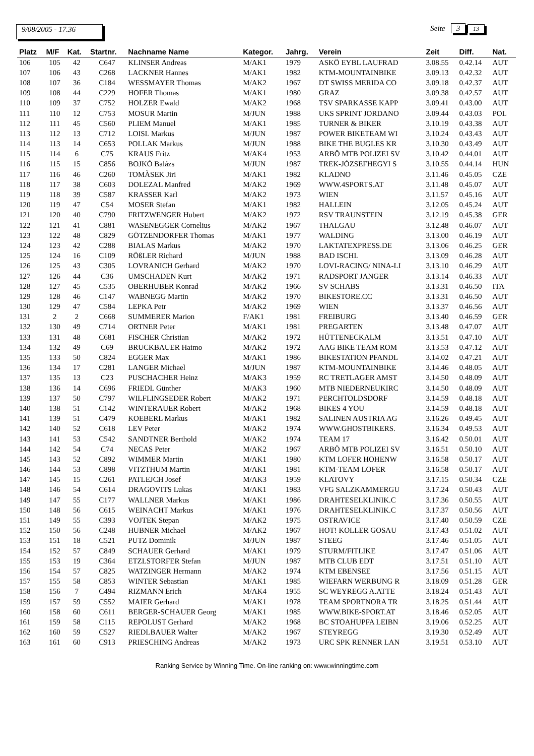9/08/2005 - 17.36 Seite 3 13
| Platz | M/F | Kat. | Startnr. | Nachname Name | Kategor. | Jahrg. | Verein | Zeit | Diff. | Nat. |
| --- | --- | --- | --- | --- | --- | --- | --- | --- | --- | --- |
| 106 | 105 | 42 | C647 | KLINSER Andreas | M/AK1 | 1979 | ASKÖ EYBL LAUFRAD | 3.08.55 | 0.42.14 | AUT |
| 107 | 106 | 43 | C268 | LACKNER Hannes | M/AK1 | 1982 | KTM-MOUNTAINBIKE | 3.09.13 | 0.42.32 | AUT |
| 108 | 107 | 36 | C184 | WESSMAYER Thomas | M/AK2 | 1967 | DT SWISS MERIDA CO | 3.09.18 | 0.42.37 | AUT |
| 109 | 108 | 44 | C229 | HOFER Thomas | M/AK1 | 1980 | GRAZ | 3.09.38 | 0.42.57 | AUT |
| 110 | 109 | 37 | C752 | HOLZER Ewald | M/AK2 | 1968 | TSV SPARKASSE KAPP | 3.09.41 | 0.43.00 | AUT |
| 111 | 110 | 12 | C753 | MOSUR Martin | M/JUN | 1988 | UKS SPRINT JORDANO | 3.09.44 | 0.43.03 | POL |
| 112 | 111 | 45 | C560 | PLIEM Manuel | M/AK1 | 1985 | TURNER & BIKER | 3.10.19 | 0.43.38 | AUT |
| 113 | 112 | 13 | C712 | LOISL Markus | M/JUN | 1987 | POWER BIKETEAM WI | 3.10.24 | 0.43.43 | AUT |
| 114 | 113 | 14 | C653 | POLLAK Markus | M/JUN | 1988 | BIKE THE BUGLES KR | 3.10.30 | 0.43.49 | AUT |
| 115 | 114 | 6 | C75 | KRAUS Fritz | M/AK4 | 1953 | ARBÖ MTB POLIZEI SV | 3.10.42 | 0.44.01 | AUT |
| 116 | 115 | 15 | C856 | BOJKÓ Balázs | M/JUN | 1987 | TREK-JÓZSEFHEGYI S | 3.10.55 | 0.44.14 | HUN |
| 117 | 116 | 46 | C260 | TOMÀSEK Jiri | M/AK1 | 1982 | KLADNO | 3.11.46 | 0.45.05 | CZE |
| 118 | 117 | 38 | C603 | DOLEZAL Manfred | M/AK2 | 1969 | WWW.4SPORTS.AT | 3.11.48 | 0.45.07 | AUT |
| 119 | 118 | 39 | C587 | KRASSER Karl | M/AK2 | 1973 | WIEN | 3.11.57 | 0.45.16 | AUT |
| 120 | 119 | 47 | C54 | MOSER Stefan | M/AK1 | 1982 | HALLEIN | 3.12.05 | 0.45.24 | AUT |
| 121 | 120 | 40 | C790 | FRITZWENGER Hubert | M/AK2 | 1972 | RSV TRAUNSTEIN | 3.12.19 | 0.45.38 | GER |
| 122 | 121 | 41 | C881 | WASENEGGER Cornelius | M/AK2 | 1967 | THALGAU | 3.12.48 | 0.46.07 | AUT |
| 123 | 122 | 48 | C829 | GÖTZENDORFER Thomas | M/AK1 | 1977 | WALDING | 3.13.00 | 0.46.19 | AUT |
| 124 | 123 | 42 | C288 | BIALAS Markus | M/AK2 | 1970 | LAKTATEXPRESS.DE | 3.13.06 | 0.46.25 | GER |
| 125 | 124 | 16 | C109 | RÖßLER Richard | M/JUN | 1988 | BAD ISCHL | 3.13.09 | 0.46.28 | AUT |
| 126 | 125 | 43 | C305 | LOVRANICH Gerhard | M/AK2 | 1970 | LOVI-RACING/ NINA-LI | 3.13.10 | 0.46.29 | AUT |
| 127 | 126 | 44 | C36 | UMSCHADEN Kurt | M/AK2 | 1971 | RADSPORT JANGER | 3.13.14 | 0.46.33 | AUT |
| 128 | 127 | 45 | C535 | OBERHUBER Konrad | M/AK2 | 1966 | SV SCHABS | 3.13.31 | 0.46.50 | ITA |
| 129 | 128 | 46 | C147 | WABNEGG Martin | M/AK2 | 1970 | BIKESTORE.CC | 3.13.31 | 0.46.50 | AUT |
| 130 | 129 | 47 | C584 | LEPKA Petr | M/AK2 | 1969 | WIEN | 3.13.37 | 0.46.56 | AUT |
| 131 | 2 | 2 | C668 | SUMMERER Marion | F/AK1 | 1981 | FREIBURG | 3.13.40 | 0.46.59 | GER |
| 132 | 130 | 49 | C714 | ORTNER Peter | M/AK1 | 1981 | PREGARTEN | 3.13.48 | 0.47.07 | AUT |
| 133 | 131 | 48 | C681 | FISCHER Christian | M/AK2 | 1972 | HÜTTENECKALM | 3.13.51 | 0.47.10 | AUT |
| 134 | 132 | 49 | C69 | BRUCKBAUER Haimo | M/AK2 | 1972 | AAG BIKE TEAM ROM | 3.13.53 | 0.47.12 | AUT |
| 135 | 133 | 50 | C824 | EGGER Max | M/AK1 | 1986 | BIKESTATION PFANDL | 3.14.02 | 0.47.21 | AUT |
| 136 | 134 | 17 | C281 | LANGER Michael | M/JUN | 1987 | KTM-MOUNTAINBIKE | 3.14.46 | 0.48.05 | AUT |
| 137 | 135 | 13 | C23 | PUSCHACHER Heinz | M/AK3 | 1959 | RC TRETLAGER AMST | 3.14.50 | 0.48.09 | AUT |
| 138 | 136 | 14 | C696 | FRIEDL Günther | M/AK3 | 1960 | MTB NIEDERNEUKIRC | 3.14.50 | 0.48.09 | AUT |
| 139 | 137 | 50 | C797 | WILFLINGSEDER Robert | M/AK2 | 1971 | PERCHTOLDSDORF | 3.14.59 | 0.48.18 | AUT |
| 140 | 138 | 51 | C142 | WINTERAUER Robert | M/AK2 | 1968 | BIKES 4 YOU | 3.14.59 | 0.48.18 | AUT |
| 141 | 139 | 51 | C479 | KOEBERL Markus | M/AK1 | 1982 | SALINEN AUSTRIA AG | 3.16.26 | 0.49.45 | AUT |
| 142 | 140 | 52 | C618 | LEV Peter | M/AK2 | 1974 | WWW.GHOSTBIKERS. | 3.16.34 | 0.49.53 | AUT |
| 143 | 141 | 53 | C542 | SANDTNER Berthold | M/AK2 | 1974 | TEAM 17 | 3.16.42 | 0.50.01 | AUT |
| 144 | 142 | 54 | C74 | NECAS Peter | M/AK2 | 1967 | ARBÖ MTB POLIZEI SV | 3.16.51 | 0.50.10 | AUT |
| 145 | 143 | 52 | C892 | WIMMER Martin | M/AK1 | 1980 | KTM LOFER HOHENW | 3.16.58 | 0.50.17 | AUT |
| 146 | 144 | 53 | C898 | VITZTHUM Martin | M/AK1 | 1981 | KTM-TEAM LOFER | 3.16.58 | 0.50.17 | AUT |
| 147 | 145 | 15 | C261 | PATLEJCH Josef | M/AK3 | 1959 | KLATOVY | 3.17.15 | 0.50.34 | CZE |
| 148 | 146 | 54 | C614 | DRAGOVITS Lukas | M/AK1 | 1983 | VFG SALZKAMMERGU | 3.17.24 | 0.50.43 | AUT |
| 149 | 147 | 55 | C177 | WALLNER Markus | M/AK1 | 1986 | DRAHTESELKLINIK.C | 3.17.36 | 0.50.55 | AUT |
| 150 | 148 | 56 | C615 | WEINACHT Markus | M/AK1 | 1976 | DRAHTESELKLINIK.C | 3.17.37 | 0.50.56 | AUT |
| 151 | 149 | 55 | C393 | VOJTEK Stepan | M/AK2 | 1975 | OSTRAVICE | 3.17.40 | 0.50.59 | CZE |
| 152 | 150 | 56 | C248 | HUBNER Michael | M/AK2 | 1967 | HOT! KOLLER GOSAU | 3.17.43 | 0.51.02 | AUT |
| 153 | 151 | 18 | C521 | PUTZ Dominik | M/JUN | 1987 | STEEG | 3.17.46 | 0.51.05 | AUT |
| 154 | 152 | 57 | C849 | SCHAUER Gerhard | M/AK1 | 1979 | STURM/FITLIKE | 3.17.47 | 0.51.06 | AUT |
| 155 | 153 | 19 | C364 | ETZLSTORFER Stefan | M/JUN | 1987 | MTB CLUB EDT | 3.17.51 | 0.51.10 | AUT |
| 156 | 154 | 57 | C825 | WATZINGER Hermann | M/AK2 | 1974 | KTM EBENSEE | 3.17.56 | 0.51.15 | AUT |
| 157 | 155 | 58 | C853 | WINTER Sebastian | M/AK1 | 1985 | WIEFARN WERBUNG R | 3.18.09 | 0.51.28 | GER |
| 158 | 156 | 7 | C494 | RIZMANN Erich | M/AK4 | 1955 | SC WEYREGG A.ATTE | 3.18.24 | 0.51.43 | AUT |
| 159 | 157 | 59 | C552 | MAIER Gerhard | M/AK1 | 1978 | TEAM SPORTNORA TR | 3.18.25 | 0.51.44 | AUT |
| 160 | 158 | 60 | C611 | BERGER-SCHAUER Georg | M/AK1 | 1985 | WWW.BIKE-SPORT.AT | 3.18.46 | 0.52.05 | AUT |
| 161 | 159 | 58 | C115 | REPOLUST Gerhard | M/AK2 | 1968 | BC STOAHUPFA LEIBN | 3.19.06 | 0.52.25 | AUT |
| 162 | 160 | 59 | C527 | RIEDLBAUER Walter | M/AK2 | 1967 | STEYREGG | 3.19.30 | 0.52.49 | AUT |
| 163 | 161 | 60 | C913 | PRIESCHING Andreas | M/AK2 | 1973 | URC SPK RENNER LAN | 3.19.51 | 0.53.10 | AUT |
Ranking Service by Winning Time. On-line ranking on: www.winningtime.com